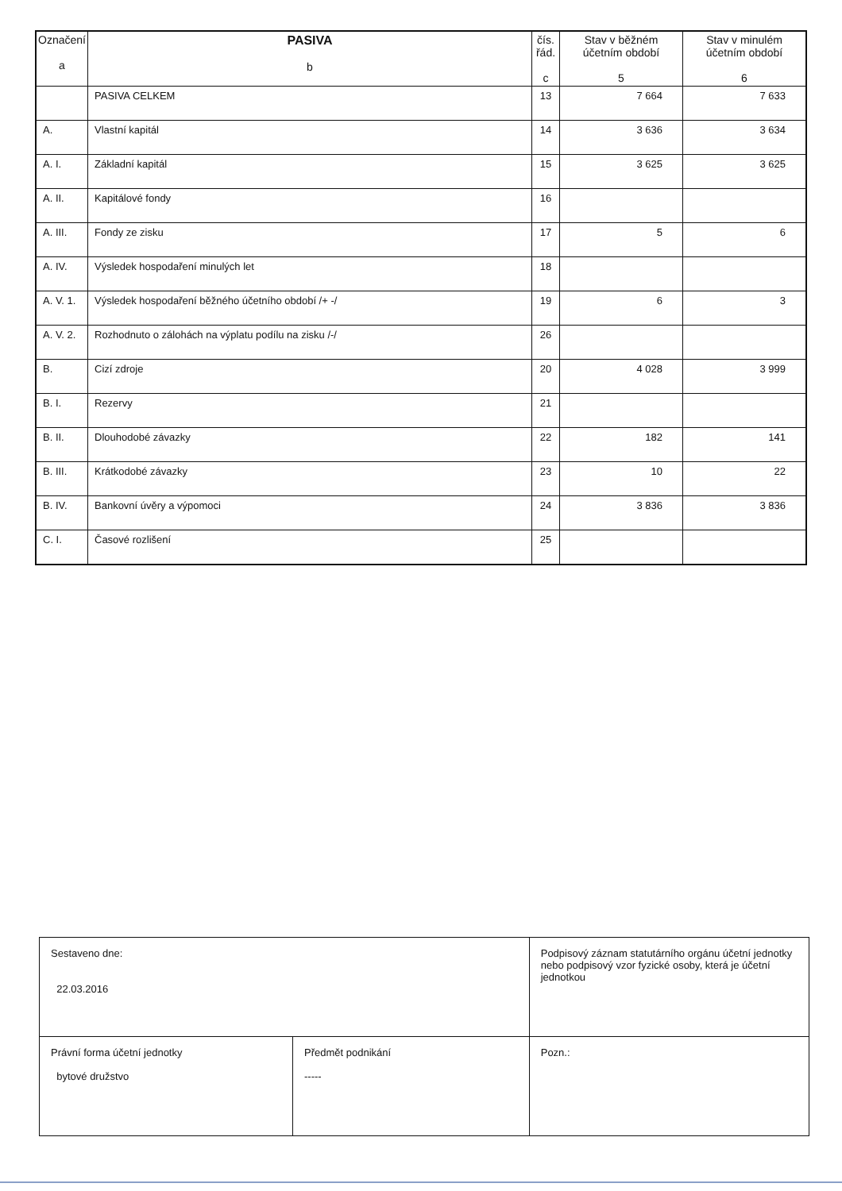| Označení a | PASIVA b | čís. řád. c | Stav v běžném účetním období 5 | Stav v minulém účetním období 6 |
| --- | --- | --- | --- | --- |
| | PASIVA CELKEM | 13 | 7 664 | 7 633 |
| A. | Vlastní kapitál | 14 | 3 636 | 3 634 |
| A. I. | Základní kapitál | 15 | 3 625 | 3 625 |
| A. II. | Kapitálové fondy | 16 | | |
| A. III. | Fondy ze zisku | 17 | 5 | 6 |
| A. IV. | Výsledek hospodaření minulých let | 18 | | |
| A. V. 1. | Výsledek hospodaření běžného účetního období /+ -/ | 19 | 6 | 3 |
| A. V. 2. | Rozhodnuto o zálohách na výplatu podílu na zisku /-/ | 26 | | |
| B. | Cizí zdroje | 20 | 4 028 | 3 999 |
| B. I. | Rezervy | 21 | | |
| B. II. | Dlouhodobé závazky | 22 | 182 | 141 |
| B. III. | Krátkodobé závazky | 23 | 10 | 22 |
| B. IV. | Bankovní úvěry a výpomoci | 24 | 3 836 | 3 836 |
| C. I. | Časové rozlišení | 25 | | |
| Sestaveno dne: 22.03.2016 | | Podpisový záznam statutárního orgánu účetní jednotky nebo podpisový vzor fyzické osoby, která je účetní jednotkou | |
| Právní forma účetní jednotky bytové družstvo | Předmět podnikání ----- | | Pozn.: |